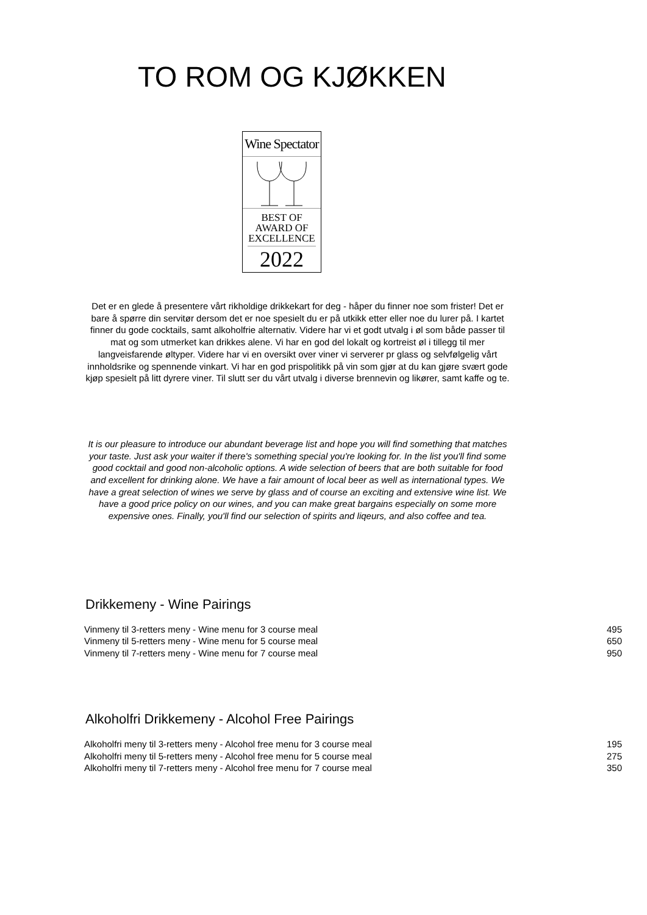TO ROM OG KJØKKEN
Wine Spectator
BEST OF
AWARD OF
EXCELLENCE
2022
Det er en glede å presentere vårt rikholdige drikkekart for deg - håper du finner noe som frister! Det er bare å spørre din servitør dersom det er noe spesielt du er på utkikk etter eller noe du lurer på. I kartet finner du gode cocktails, samt alkoholfrie alternativ. Videre har vi et godt utvalg i øl som både passer til mat og som utmerket kan drikkes alene. Vi har en god del lokalt og kortreist øl i tillegg til mer langveisfarende øltyper. Videre har vi en oversikt over viner vi serverer pr glass og selvfølgelig vårt innholdsrike og spennende vinkart. Vi har en god prispolitikk på vin som gjør at du kan gjøre svært gode kjøp spesielt på litt dyrere viner. Til slutt ser du vårt utvalg i diverse brennevin og likører, samt kaffe og te.
It is our pleasure to introduce our abundant beverage list and hope you will find something that matches your taste. Just ask your waiter if there's something special you're looking for. In the list you'll find some good cocktail and good non-alcoholic options. A wide selection of beers that are both suitable for food and excellent for drinking alone. We have a fair amount of local beer as well as international types. We have a great selection of wines we serve by glass and of course an exciting and extensive wine list. We have a good price policy on our wines, and you can make great bargains especially on some more expensive ones. Finally, you'll find our selection of spirits and liqeurs, and also coffee and tea.
Drikkemeny - Wine Pairings
| Vinmeny til 3-retters meny - Wine menu for 3 course meal | 495 |
| Vinmeny til 5-retters meny - Wine menu for 5 course meal | 650 |
| Vinmeny til 7-retters meny - Wine menu for 7 course meal | 950 |
Alkoholfri Drikkemeny - Alcohol Free Pairings
| Alkoholfri meny til 3-retters meny - Alcohol free menu for 3 course meal | 195 |
| Alkoholfri meny til 5-retters meny - Alcohol free menu for 5 course meal | 275 |
| Alkoholfri meny til 7-retters meny - Alcohol free menu for 7 course meal | 350 |